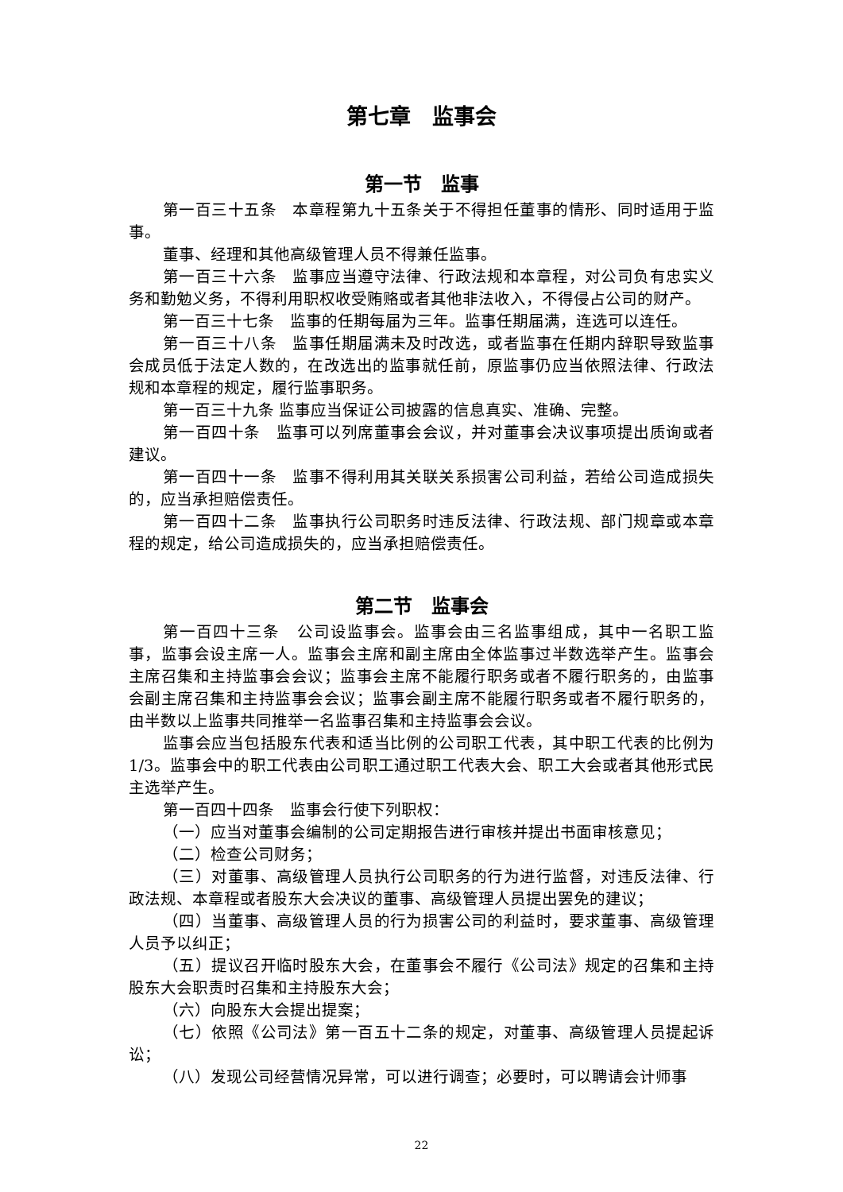第七章　监事会
第一节　监事
第一百三十五条　本章程第九十五条关于不得担任董事的情形、同时适用于监事。
董事、经理和其他高级管理人员不得兼任监事。
第一百三十六条　监事应当遵守法律、行政法规和本章程，对公司负有忠实义务和勤勉义务，不得利用职权收受贿赂或者其他非法收入，不得侵占公司的财产。
第一百三十七条　监事的任期每届为三年。监事任期届满，连选可以连任。
第一百三十八条　监事任期届满未及时改选，或者监事在任期内辞职导致监事会成员低于法定人数的，在改选出的监事就任前，原监事仍应当依照法律、行政法规和本章程的规定，履行监事职务。
第一百三十九条 监事应当保证公司披露的信息真实、准确、完整。
第一百四十条　监事可以列席董事会会议，并对董事会决议事项提出质询或者建议。
第一百四十一条　监事不得利用其关联关系损害公司利益，若给公司造成损失的，应当承担赔偿责任。
第一百四十二条　监事执行公司职务时违反法律、行政法规、部门规章或本章程的规定，给公司造成损失的，应当承担赔偿责任。
第二节　监事会
第一百四十三条　公司设监事会。监事会由三名监事组成，其中一名职工监事，监事会设主席一人。监事会主席和副主席由全体监事过半数选举产生。监事会主席召集和主持监事会会议；监事会主席不能履行职务或者不履行职务的，由监事会副主席召集和主持监事会会议；监事会副主席不能履行职务或者不履行职务的，由半数以上监事共同推举一名监事召集和主持监事会会议。
监事会应当包括股东代表和适当比例的公司职工代表，其中职工代表的比例为 1/3。监事会中的职工代表由公司职工通过职工代表大会、职工大会或者其他形式民主选举产生。
第一百四十四条　监事会行使下列职权：
（一）应当对董事会编制的公司定期报告进行审核并提出书面审核意见；
（二）检查公司财务；
（三）对董事、高级管理人员执行公司职务的行为进行监督，对违反法律、行政法规、本章程或者股东大会决议的董事、高级管理人员提出罢免的建议；
（四）当董事、高级管理人员的行为损害公司的利益时，要求董事、高级管理人员予以纠正；
（五）提议召开临时股东大会，在董事会不履行《公司法》规定的召集和主持股东大会职责时召集和主持股东大会；
（六）向股东大会提出提案；
（七）依照《公司法》第一百五十二条的规定，对董事、高级管理人员提起诉讼；
（八）发现公司经营情况异常，可以进行调查；必要时，可以聘请会计师事
22